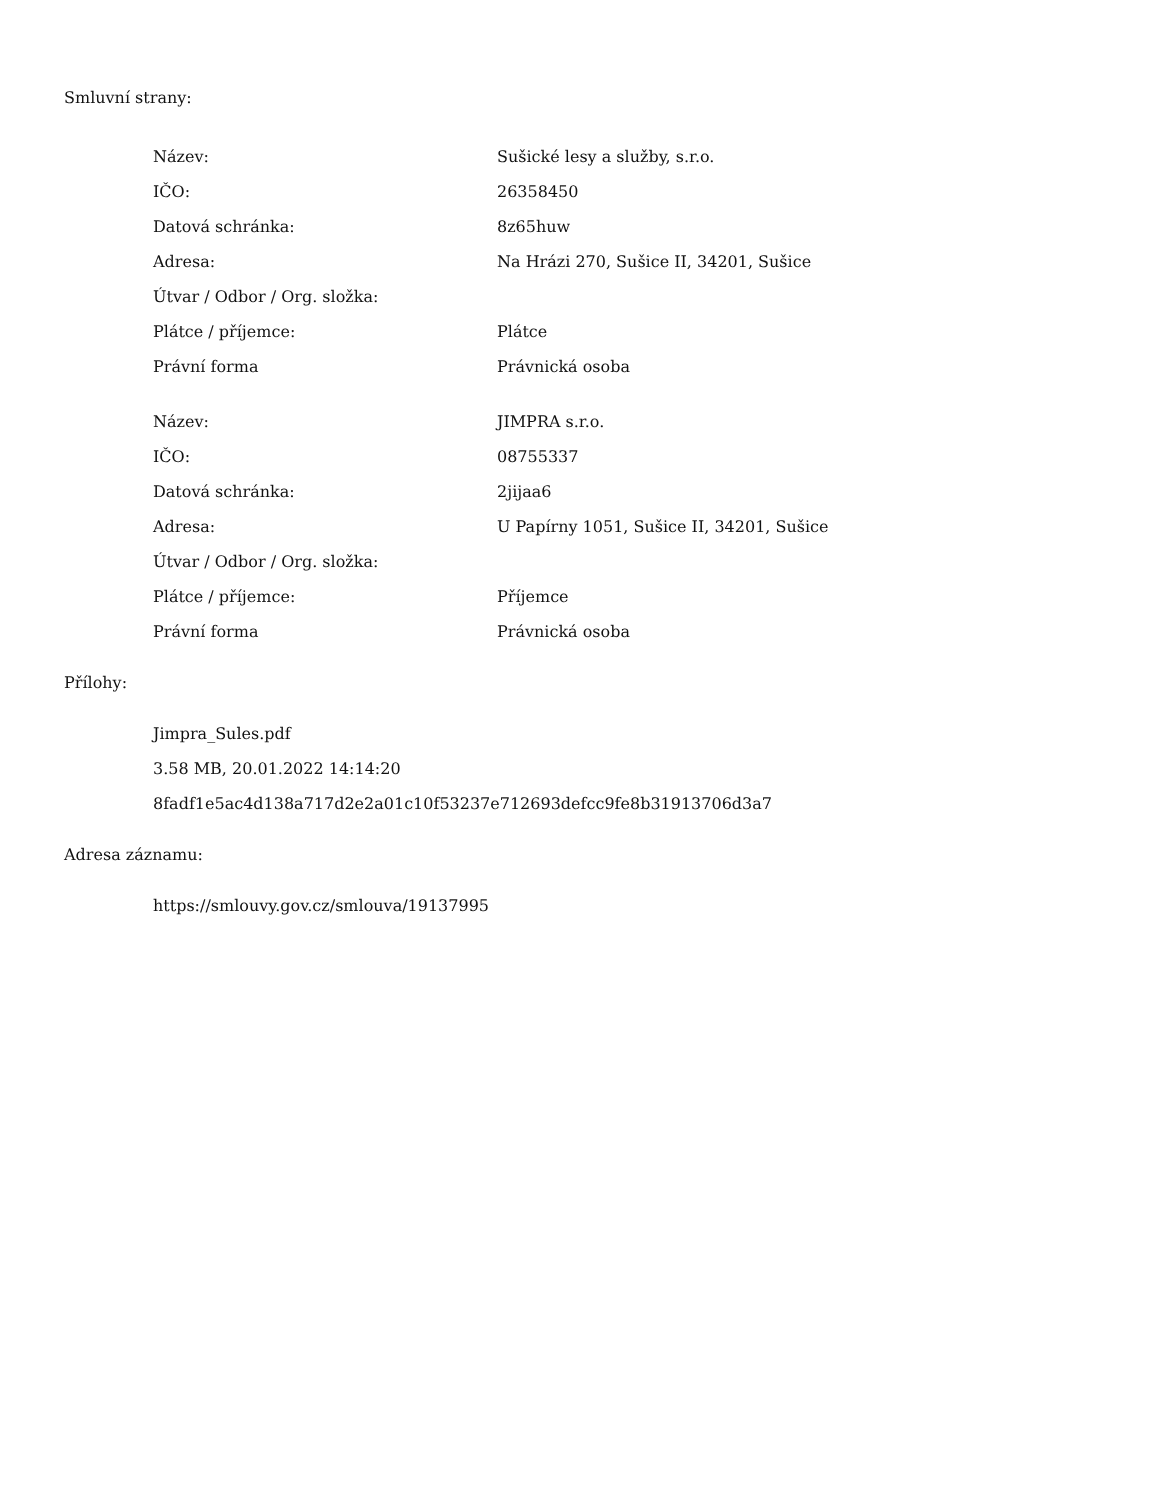Smluvní strany:
| Název: | Sušické lesy a služby, s.r.o. |
| IČO: | 26358450 |
| Datová schránka: | 8z65huw |
| Adresa: | Na Hrázi 270, Sušice II, 34201, Sušice |
| Útvar / Odbor / Org. složka: | |
| Plátce / příjemce: | Plátce |
| Právní forma | Právnická osoba |
| Název: | JIMPRA s.r.o. |
| IČO: | 08755337 |
| Datová schránka: | 2jijaa6 |
| Adresa: | U Papírny 1051, Sušice II, 34201, Sušice |
| Útvar / Odbor / Org. složka: | |
| Plátce / příjemce: | Příjemce |
| Právní forma | Právnická osoba |
Přílohy:
Jimpra_Sules.pdf
3.58 MB, 20.01.2022 14:14:20
8fadf1e5ac4d138a717d2e2a01c10f53237e712693defcc9fe8b31913706d3a7
Adresa záznamu:
https://smlouvy.gov.cz/smlouva/19137995